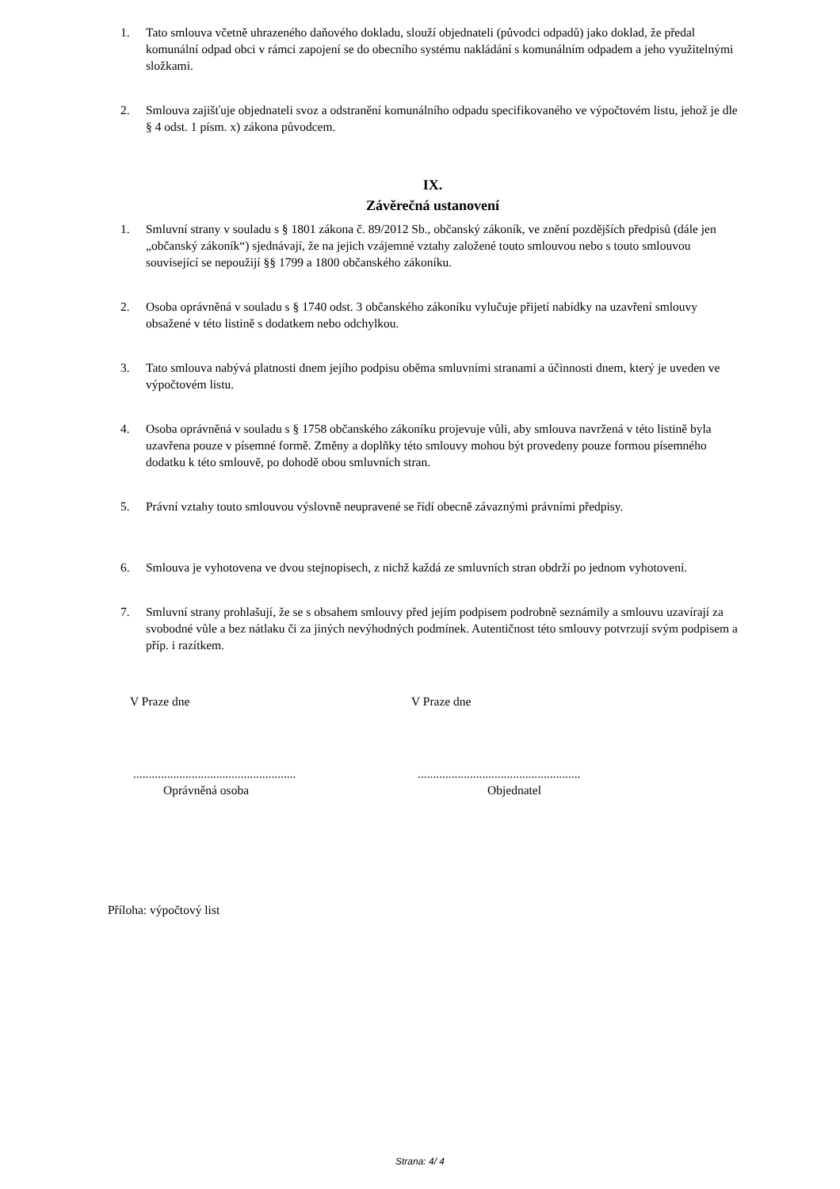1. Tato smlouva včetně uhrazeného daňového dokladu, slouží objednateli (původci odpadů) jako doklad, že předal komunální odpad obci v rámci zapojení se do obecního systému nakládání s komunálním odpadem a jeho využitelnými složkami.
2. Smlouva zajišťuje objednateli svoz a odstranění komunálního odpadu specifikovaného ve výpočtovém listu, jehož je dle § 4 odst. 1 písm. x) zákona původcem.
IX.
Závěrečná ustanovení
1. Smluvní strany v souladu s § 1801 zákona č. 89/2012 Sb., občanský zákoník, ve znění pozdějších předpisů (dále jen „občanský zákoník“) sjednávají, že na jejich vzájemné vztahy založené touto smlouvou nebo s touto smlouvou související se nepoužijí §§ 1799 a 1800 občanského zákoníku.
2. Osoba oprávněná v souladu s § 1740 odst. 3 občanského zákoníku vylučuje přijetí nabídky na uzavření smlouvy obsažené v této listině s dodatkem nebo odchylkou.
3. Tato smlouva nabývá platnosti dnem jejího podpisu oběma smluvními stranami a účinnosti dnem, který je uveden ve výpočtovém listu.
4. Osoba oprávněná v souladu s § 1758 občanského zákoníku projevuje vůli, aby smlouva navržená v této listině byla uzavřena pouze v písemné formě. Změny a doplňky této smlouvy mohou být provedeny pouze formou písemného dodatku k této smlouvě, po dohodě obou smluvních stran.
5. Právní vztahy touto smlouvou výslovně neupravené se řídí obecně závaznými právními předpisy.
6. Smlouva je vyhotovena ve dvou stejnopisech, z nichž každá ze smluvních stran obdrží po jednom vyhotovení.
7. Smluvní strany prohlašují, že se s obsahem smlouvy před jejím podpisem podrobně seznámily a smlouvu uzavírají za svobodné vůle a bez nátlaku či za jiných nevýhodných podmínek. Autentičnost této smlouvy potvrzují svým podpisem a příp. i razítkem.
V Praze dne V Praze dne
.....................................................
Oprávněná osoba
.....................................................
Objednatel
Příloha: výpočtový list
Strana: 4/ 4